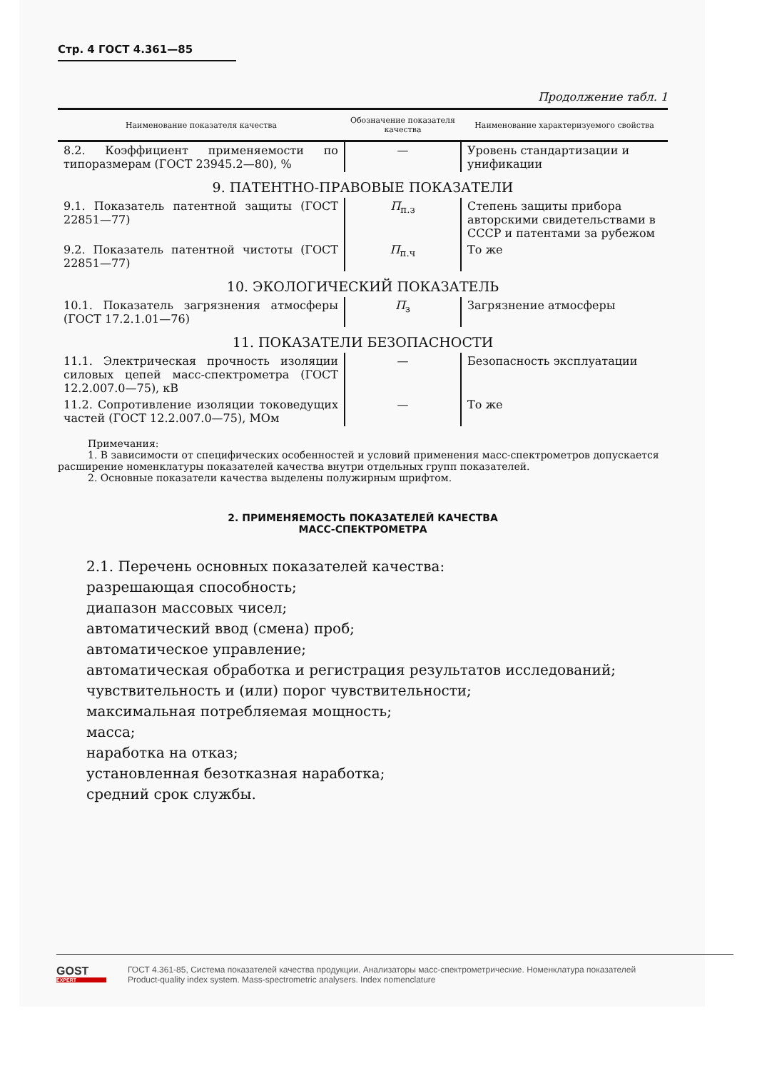Стр. 4 ГОСТ 4.361—85
Продолжение табл. 1
| Наименование показателя качества | Обозначение показателя качества | Наименование характеризуемого свойства |
| --- | --- | --- |
| 8.2. Коэффициент применяемости по типоразмерам (ГОСТ 23945.2—80), % | — | Уровень стандартизации и унификации |
| 9. ПАТЕНТНО-ПРАВОВЫЕ ПОКАЗАТЕЛИ | | |
| 9.1. Показатель патентной защиты (ГОСТ 22851—77) | П<sub>п.з</sub> | Степень защиты прибора авторскими свидетельствами в СССР и патентами за рубежом |
| 9.2. Показатель патентной чистоты (ГОСТ 22851—77) | П<sub>п.ч</sub> | То же |
| 10. ЭКОЛОГИЧЕСКИЙ ПОКАЗАТЕЛЬ | | |
| 10.1. Показатель загрязнения атмосферы (ГОСТ 17.2.1.01—76) | П<sub>з</sub> | Загрязнение атмосферы |
| 11. ПОКАЗАТЕЛИ БЕЗОПАСНОСТИ | | |
| 11.1. Электрическая прочность изоляции силовых цепей масс-спектрометра (ГОСТ 12.2.007.0—75), кВ | — | Безопасность эксплуатации |
| 11.2. Сопротивление изоляции токоведущих частей (ГОСТ 12.2.007.0—75), МОм | — | То же |
Примечания:
1. В зависимости от специфических особенностей и условий применения масс-спектрометров допускается расширение номенклатуры показателей качества внутри отдельных групп показателей.
2. Основные показатели качества выделены полужирным шрифтом.
2. ПРИМЕНЯЕМОСТЬ ПОКАЗАТЕЛЕЙ КАЧЕСТВА
МАСС-СПЕКТРОМЕТРА
2.1. Перечень основных показателей качества:
разрешающая способность;
диапазон массовых чисел;
автоматический ввод (смена) проб;
автоматическое управление;
автоматическая обработка и регистрация результатов исследований;
чувствительность и (или) порог чувствительности;
максимальная потребляемая мощность;
масса;
наработка на отказ;
установленная безотказная наработка;
средний срок службы.
GOST
EXPERT
ГОСТ 4.361-85, Система показателей качества продукции. Анализаторы масс-спектрометрические. Номенклатура показателей
Product-quality index system. Mass-spectrometric analysers. Index nomenclature